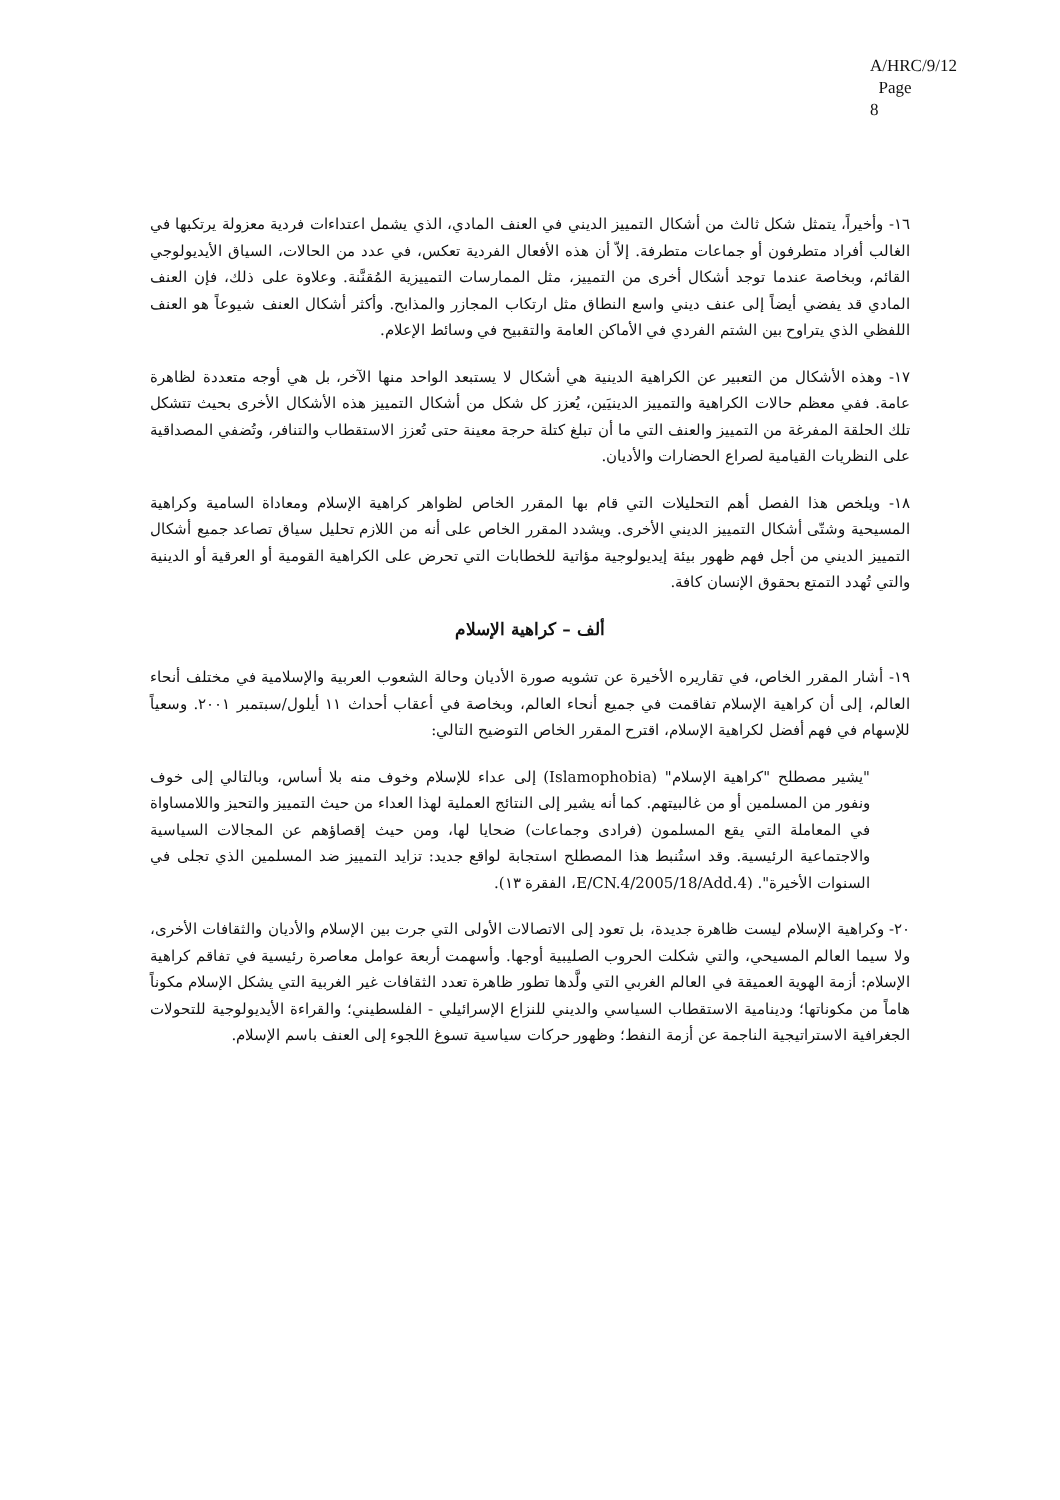A/HRC/9/12
Page 8
١٦- وأخيراً، يتمثل شكل ثالث من أشكال التمييز الديني في العنف المادي، الذي يشمل اعتداءات فردية معزولة يرتكبها في الغالب أفراد متطرفون أو جماعات متطرفة. إلاّ أن هذه الأفعال الفردية تعكس، في عدد من الحالات، السياق الأيديولوجي القائم، وبخاصة عندما توجد أشكال أخرى من التمييز، مثل الممارسات التمييزية المُقنَّنة. وعلاوة على ذلك، فإن العنف المادي قد يفضي أيضاً إلى عنف ديني واسع النطاق مثل ارتكاب المجازر والمذابح. وأكثر أشكال العنف شيوعاً هو العنف اللفظي الذي يتراوح بين الشتم الفردي في الأماكن العامة والتقبيح في وسائط الإعلام.
١٧- وهذه الأشكال من التعبير عن الكراهية الدينية هي أشكال لا يستبعد الواحد منها الآخر، بل هي أوجه متعددة لظاهرة عامة. ففي معظم حالات الكراهية والتمييز الدينيَين، يُعزز كل شكل من أشكال التمييز هذه الأشكال الأخرى بحيث تتشكل تلك الحلقة المفرغة من التمييز والعنف التي ما أن تبلغ كتلة حرجة معينة حتى تُعزز الاستقطاب والتنافر، وتُضفي المصداقية على النظريات القيامية لصراع الحضارات والأديان.
١٨- ويلخص هذا الفصل أهم التحليلات التي قام بها المقرر الخاص لظواهر كراهية الإسلام ومعاداة السامية وكراهية المسيحية وشتّى أشكال التمييز الديني الأخرى. ويشدد المقرر الخاص على أنه من اللازم تحليل سياق تصاعد جميع أشكال التمييز الديني من أجل فهم ظهور بيئة إيديولوجية مؤاتية للخطابات التي تحرض على الكراهية القومية أو العرقية أو الدينية والتي تُهدد التمتع بحقوق الإنسان كافة.
ألف – كراهية الإسلام
١٩- أشار المقرر الخاص، في تقاريره الأخيرة عن تشويه صورة الأديان وحالة الشعوب العربية والإسلامية في مختلف أنحاء العالم، إلى أن كراهية الإسلام تفاقمت في جميع أنحاء العالم، وبخاصة في أعقاب أحداث ١١ أيلول/سبتمبر ٢٠٠١. وسعياً للإسهام في فهم أفضل لكراهية الإسلام، اقترح المقرر الخاص التوضيح التالي:
"يشير مصطلح "كراهية الإسلام" (Islamophobia) إلى عداء للإسلام وخوف منه بلا أساس، وبالتالي إلى خوف ونفور من المسلمين أو من غالبيتهم. كما أنه يشير إلى النتائج العملية لهذا العداء من حيث التمييز والتحيز واللامساواة في المعاملة التي يقع المسلمون (فرادى وجماعات) ضحايا لها، ومن حيث إقصاؤهم عن المجالات السياسية والاجتماعية الرئيسية. وقد استُنبط هذا المصطلح استجابة لواقع جديد: تزايد التمييز ضد المسلمين الذي تجلى في السنوات الأخيرة". (E/CN.4/2005/18/Add.4، الفقرة ١٣).
٢٠- وكراهية الإسلام ليست ظاهرة جديدة، بل تعود إلى الاتصالات الأولى التي جرت بين الإسلام والأديان والثقافات الأخرى، ولا سيما العالم المسيحي، والتي شكلت الحروب الصليبية أوجها. وأسهمت أربعة عوامل معاصرة رئيسية في تفاقم كراهية الإسلام: أزمة الهوية العميقة في العالم الغربي التي ولَّدها تطور ظاهرة تعدد الثقافات غير الغربية التي يشكل الإسلام مكوناً هاماً من مكوناتها؛ ودينامية الاستقطاب السياسي والديني للنزاع الإسرائيلي - الفلسطيني؛ والقراءة الأيديولوجية للتحولات الجغرافية الاستراتيجية الناجمة عن أزمة النفط؛ وظهور حركات سياسية تسوغ اللجوء إلى العنف باسم الإسلام.